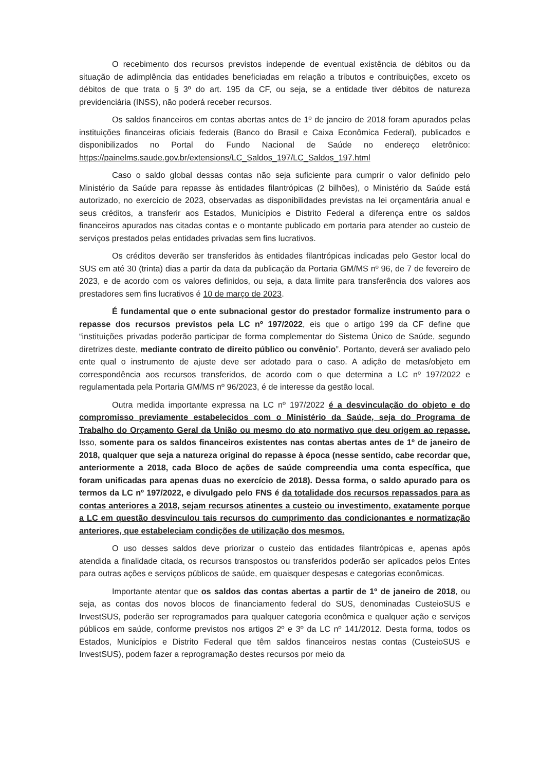O recebimento dos recursos previstos independe de eventual existência de débitos ou da situação de adimplência das entidades beneficiadas em relação a tributos e contribuições, exceto os débitos de que trata o § 3º do art. 195 da CF, ou seja, se a entidade tiver débitos de natureza previdenciária (INSS), não poderá receber recursos.
Os saldos financeiros em contas abertas antes de 1º de janeiro de 2018 foram apurados pelas instituições financeiras oficiais federais (Banco do Brasil e Caixa Econômica Federal), publicados e disponibilizados no Portal do Fundo Nacional de Saúde no endereço eletrônico: https://painelms.saude.gov.br/extensions/LC_Saldos_197/LC_Saldos_197.html
Caso o saldo global dessas contas não seja suficiente para cumprir o valor definido pelo Ministério da Saúde para repasse às entidades filantrópicas (2 bilhões), o Ministério da Saúde está autorizado, no exercício de 2023, observadas as disponibilidades previstas na lei orçamentária anual e seus créditos, a transferir aos Estados, Municípios e Distrito Federal a diferença entre os saldos financeiros apurados nas citadas contas e o montante publicado em portaria para atender ao custeio de serviços prestados pelas entidades privadas sem fins lucrativos.
Os créditos deverão ser transferidos às entidades filantrópicas indicadas pelo Gestor local do SUS em até 30 (trinta) dias a partir da data da publicação da Portaria GM/MS nº 96, de 7 de fevereiro de 2023, e de acordo com os valores definidos, ou seja, a data limite para transferência dos valores aos prestadores sem fins lucrativos é 10 de março de 2023.
É fundamental que o ente subnacional gestor do prestador formalize instrumento para o repasse dos recursos previstos pela LC nº 197/2022, eis que o artigo 199 da CF define que “instituições privadas poderão participar de forma complementar do Sistema Único de Saúde, segundo diretrizes deste, mediante contrato de direito público ou convênio”. Portanto, deverá ser avaliado pelo ente qual o instrumento de ajuste deve ser adotado para o caso. A adição de metas/objeto em correspondência aos recursos transferidos, de acordo com o que determina a LC nº 197/2022 e regulamentada pela Portaria GM/MS nº 96/2023, é de interesse da gestão local.
Outra medida importante expressa na LC nº 197/2022 é a desvinculação do objeto e do compromisso previamente estabelecidos com o Ministério da Saúde, seja do Programa de Trabalho do Orçamento Geral da União ou mesmo do ato normativo que deu origem ao repasse. Isso, somente para os saldos financeiros existentes nas contas abertas antes de 1º de janeiro de 2018, qualquer que seja a natureza original do repasse à época (nesse sentido, cabe recordar que, anteriormente a 2018, cada Bloco de ações de saúde compreendia uma conta específica, que foram unificadas para apenas duas no exercício de 2018). Dessa forma, o saldo apurado para os termos da LC nº 197/2022, e divulgado pelo FNS é da totalidade dos recursos repassados para as contas anteriores a 2018, sejam recursos atinentes a custeio ou investimento, exatamente porque a LC em questão desvinculou tais recursos do cumprimento das condicionantes e normatização anteriores, que estabeleciam condições de utilização dos mesmos.
O uso desses saldos deve priorizar o custeio das entidades filantrópicas e, apenas após atendida a finalidade citada, os recursos transpostos ou transferidos poderão ser aplicados pelos Entes para outras ações e serviços públicos de saúde, em quaisquer despesas e categorias econômicas.
Importante atentar que os saldos das contas abertas a partir de 1º de janeiro de 2018, ou seja, as contas dos novos blocos de financiamento federal do SUS, denominadas CusteioSUS e InvestSUS, poderão ser reprogramados para qualquer categoria econômica e qualquer ação e serviços públicos em saúde, conforme previstos nos artigos 2º e 3º da LC nº 141/2012. Desta forma, todos os Estados, Municípios e Distrito Federal que têm saldos financeiros nestas contas (CusteioSUS e InvestSUS), podem fazer a reprogramação destes recursos por meio da